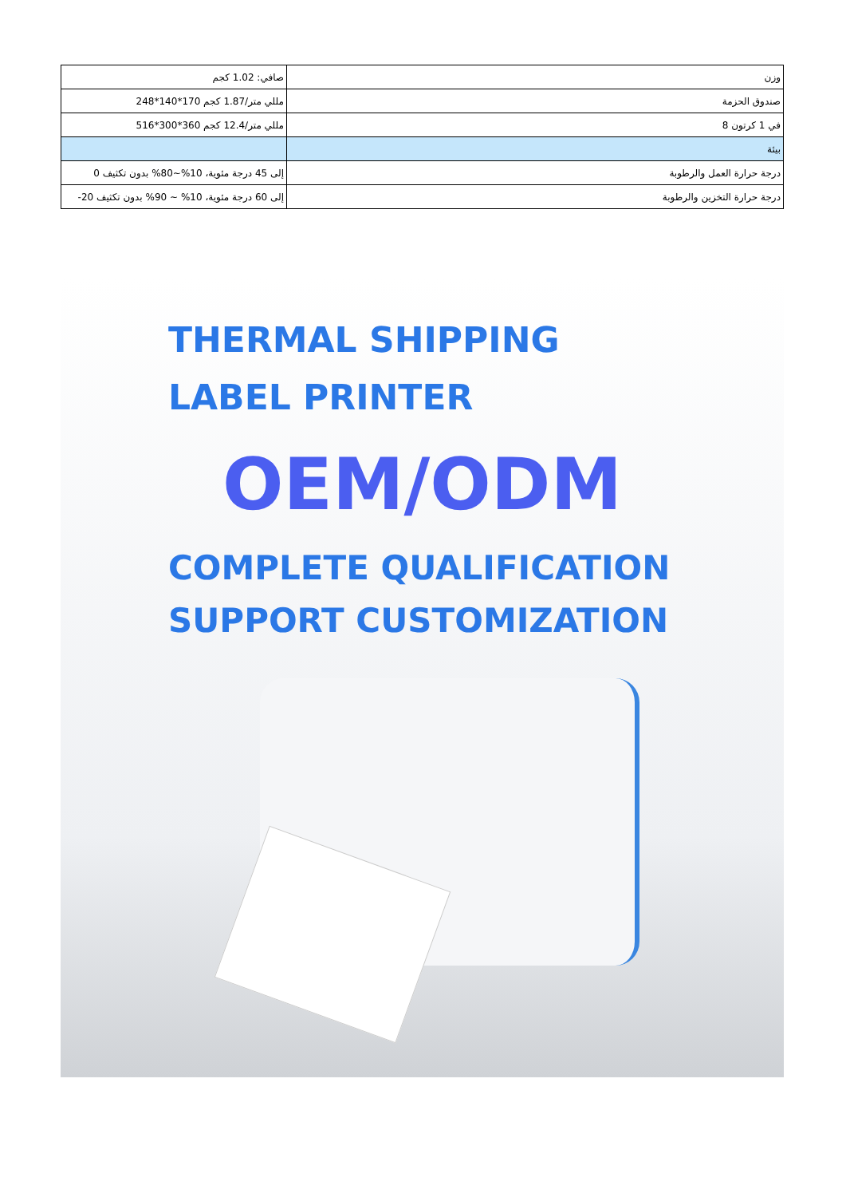| صافي: 1.02 كجم | وزن |
| مللي متر/1.87 كجم 170*140*248 | صندوق الحزمة |
| مللي متر/12.4 كجم 360*300*516 | في 1 كرتون 8 |
| | بيئة |
| إلى 45 درجة مئوية، 10%~80% بدون تكثيف 0 | درجة حرارة العمل والرطوبة |
| إلى 60 درجة مئوية، 10% ~ 90% بدون تكثيف 20- | درجة حرارة التخزين والرطوبة |
THERMAL SHIPPING
LABEL PRINTER
OEM/ODM
COMPLETE QUALIFICATION
SUPPORT CUSTOMIZATION